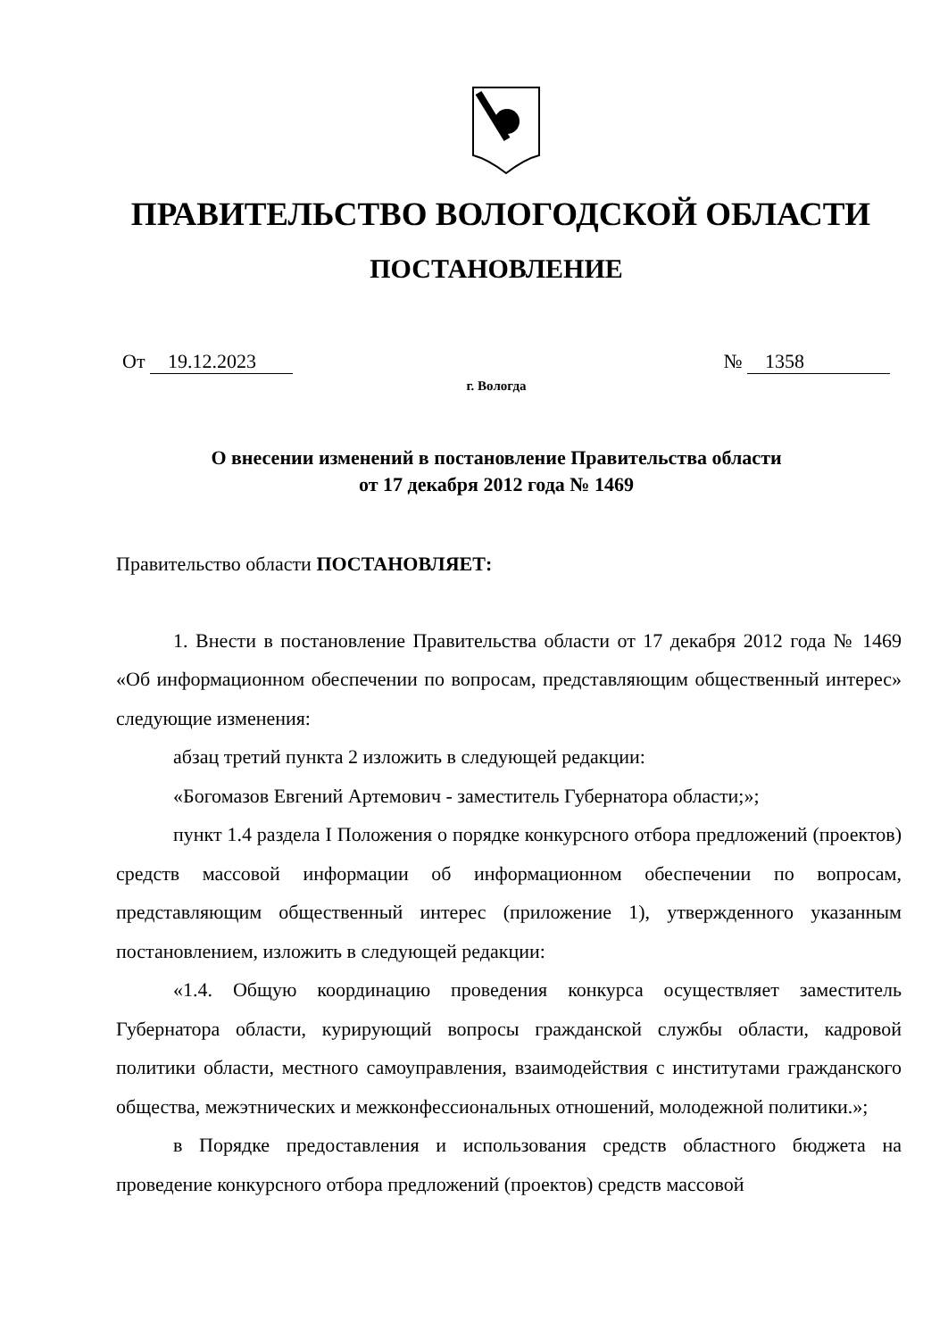ПРАВИТЕЛЬСТВО ВОЛОГОДСКОЙ ОБЛАСТИ
ПОСТАНОВЛЕНИЕ
От 19.12.2023 № 1358
г. Вологда
О внесении изменений в постановление Правительства области
от 17 декабря 2012 года № 1469
Правительство области ПОСТАНОВЛЯЕТ:
1. Внести в постановление Правительства области от 17 декабря 2012 года № 1469 «Об информационном обеспечении по вопросам, представляющим общественный интерес» следующие изменения:
абзац третий пункта 2 изложить в следующей редакции:
«Богомазов Евгений Артемович - заместитель Губернатора области;»;
пункт 1.4 раздела I Положения о порядке конкурсного отбора предложений (проектов) средств массовой информации об информационном обеспечении по вопросам, представляющим общественный интерес (приложение 1), утвержденного указанным постановлением, изложить в следующей редакции:
«1.4. Общую координацию проведения конкурса осуществляет заместитель Губернатора области, курирующий вопросы гражданской службы области, кадровой политики области, местного самоуправления, взаимодействия с институтами гражданского общества, межэтнических и межконфессиональных отношений, молодежной политики.»;
в Порядке предоставления и использования средств областного бюджета на проведение конкурсного отбора предложений (проектов) средств массовой